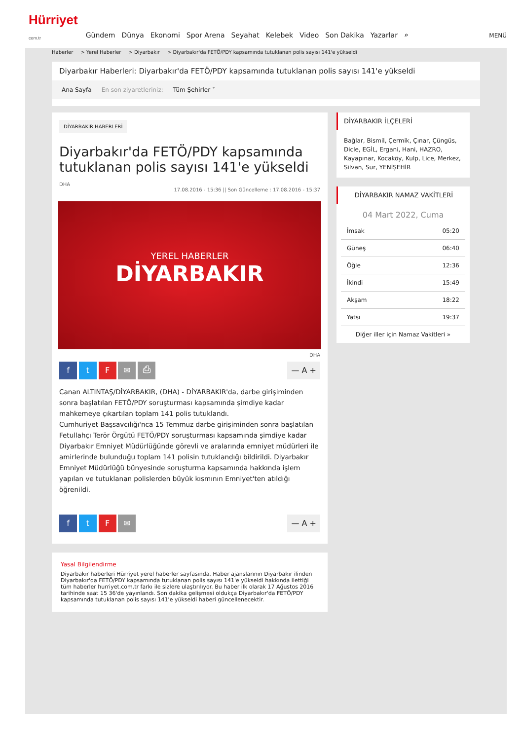Hürriyet
com.tr
Gündem Dünya Ekonomi Spor Arena Seyahat Kelebek Video Son Dakika Yazarlar ⌕
MENÜ
Haberler > Yerel Haberler > Diyarbakır > Diyarbakır'da FETÖ/PDY kapsamında tutuklanan polis sayısı 141'e yükseldi
Diyarbakır Haberleri: Diyarbakır'da FETÖ/PDY kapsamında tutuklanan polis sayısı 141'e yükseldi
Ana Sayfa En son ziyaretleriniz: Tüm Şehirler ˅
DİYARBAKIR HABERLERİ
Diyarbakır'da FETÖ/PDY kapsamında tutuklanan polis sayısı 141'e yükseldi
DHA
17.08.2016 - 15:36 || Son Güncelleme : 17.08.2016 - 15:37
YEREL HABERLER
DİYARBAKIR
DHA
f t F ✉ ⎙
— A +
Canan ALTINTAŞ/DİYARBAKIR, (DHA) - DİYARBAKIR'da, darbe girişiminden sonra başlatılan FETÖ/PDY soruşturması kapsamında şimdiye kadar mahkemeye çıkartılan toplam 141 polis tutuklandı.
Cumhuriyet Başsavcılığı'nca 15 Temmuz darbe girişiminden sonra başlatılan Fetullahçı Terör Örgütü FETÖ/PDY soruşturması kapsamında şimdiye kadar Diyarbakır Emniyet Müdürlüğünde görevli ve aralarında emniyet müdürleri ile amirlerinde bulunduğu toplam 141 polisin tutuklandığı bildirildi. Diyarbakır Emniyet Müdürlüğü bünyesinde soruşturma kapsamında hakkında işlem yapılan ve tutuklanan polislerden büyük kısmının Emniyet'ten atıldığı öğrenildi.
f t F ✉
— A +
Yasal Bilgilendirme
Diyarbakır haberleri Hürriyet yerel haberler sayfasında. Haber ajanslarının Diyarbakır ilinden Diyarbakır'da FETÖ/PDY kapsamında tutuklanan polis sayısı 141'e yükseldi hakkında ilettiği tüm haberler hurriyet.com.tr farkı ile sizlere ulaştırılıyor. Bu haber ilk olarak 17 Ağustos 2016 tarihinde saat 15 36'de yayınlandı. Son dakika gelişmesi oldukça Diyarbakır'da FETÖ/PDY kapsamında tutuklanan polis sayısı 141'e yükseldi haberi güncellenecektir.
DİYARBAKIR İLÇELERİ
Bağlar, Bismil, Çermik, Çınar, Çüngüs, Dicle, EGİL, Ergani, Hani, HAZRO, Kayapınar, Kocaköy, Kulp, Lice, Merkez, Silvan, Sur, YENİŞEHİR
DİYARBAKIR NAMAZ VAKİTLERİ
04 Mart 2022, Cuma
| İmsak | 05:20 |
| Güneş | 06:40 |
| Öğle | 12:36 |
| İkindi | 15:49 |
| Akşam | 18:22 |
| Yatsı | 19:37 |
Diğer iller için Namaz Vakitleri »